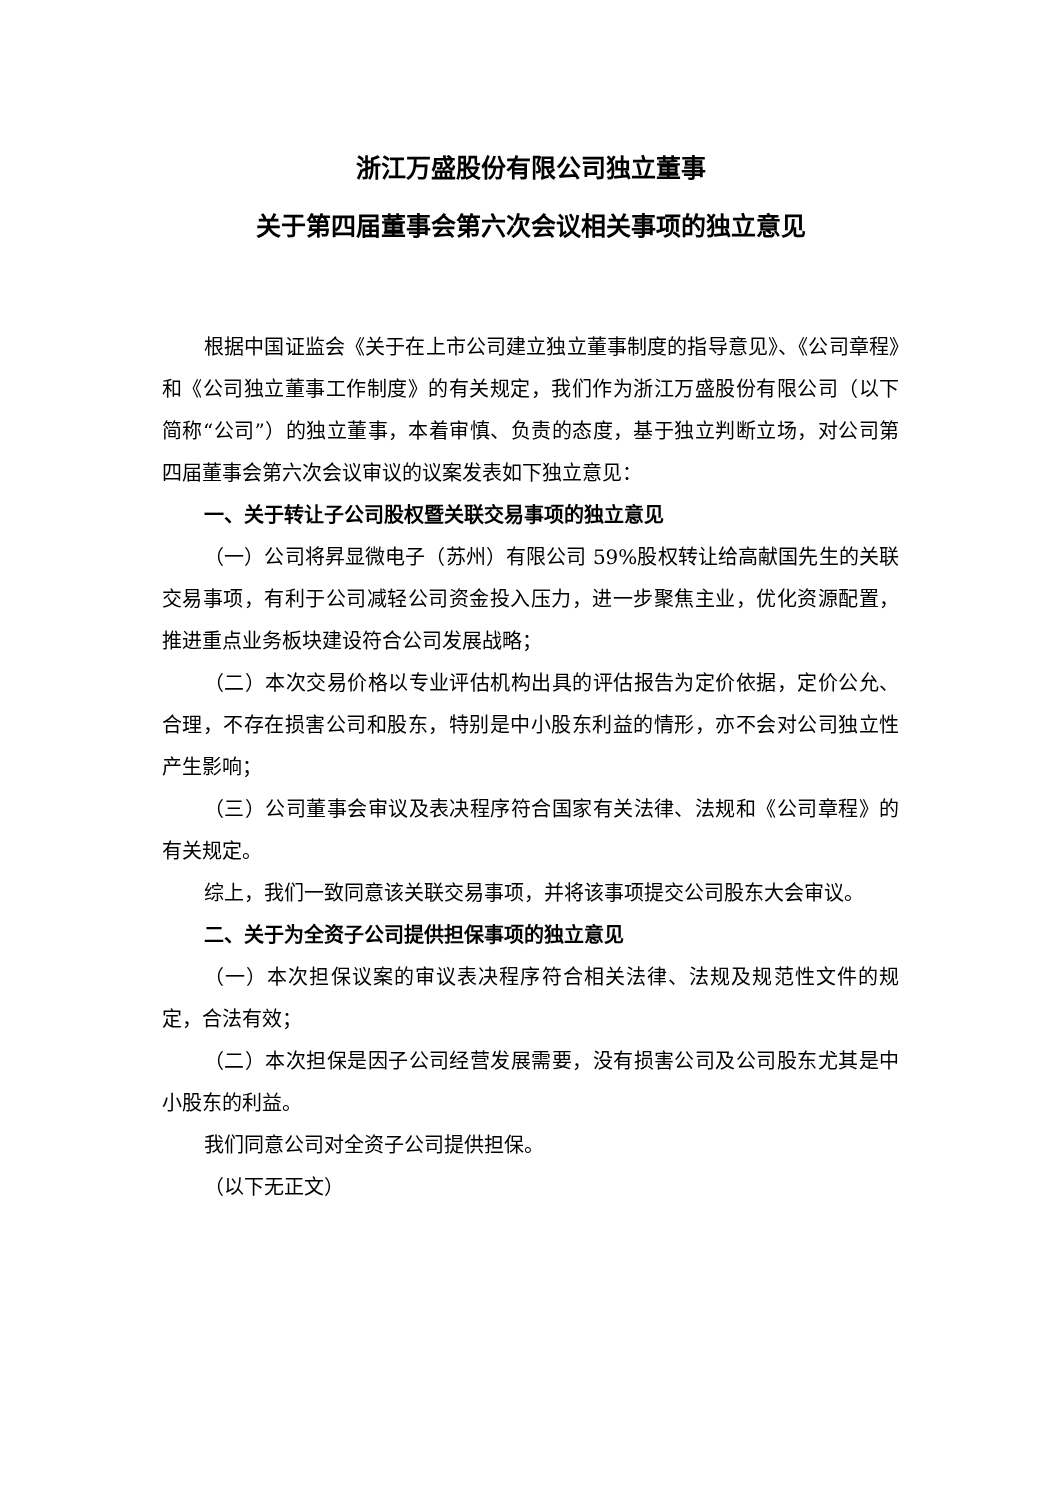浙江万盛股份有限公司独立董事
关于第四届董事会第六次会议相关事项的独立意见
根据中国证监会《关于在上市公司建立独立董事制度的指导意见》、《公司章程》和《公司独立董事工作制度》的有关规定，我们作为浙江万盛股份有限公司（以下简称“公司”）的独立董事，本着审慎、负责的态度，基于独立判断立场，对公司第四届董事会第六次会议审议的议案发表如下独立意见：
一、关于转让子公司股权暨关联交易事项的独立意见
（一）公司将昇显微电子（苏州）有限公司 59%股权转让给高献国先生的关联交易事项，有利于公司减轻公司资金投入压力，进一步聚焦主业，优化资源配置，推进重点业务板块建设符合公司发展战略；
（二）本次交易价格以专业评估机构出具的评估报告为定价依据，定价公允、合理，不存在损害公司和股东，特别是中小股东利益的情形，亦不会对公司独立性产生影响；
（三）公司董事会审议及表决程序符合国家有关法律、法规和《公司章程》的有关规定。
综上，我们一致同意该关联交易事项，并将该事项提交公司股东大会审议。
二、关于为全资子公司提供担保事项的独立意见
（一）本次担保议案的审议表决程序符合相关法律、法规及规范性文件的规定，合法有效；
（二）本次担保是因子公司经营发展需要，没有损害公司及公司股东尤其是中小股东的利益。
我们同意公司对全资子公司提供担保。
（以下无正文）